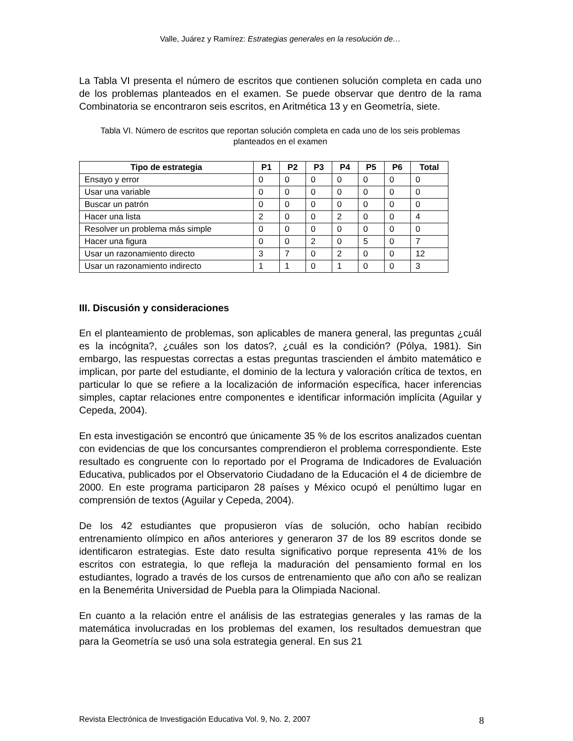Valle, Juárez y Ramírez: Estrategias generales en la resolución de…
La Tabla VI presenta el número de escritos que contienen solución completa en cada uno de los problemas planteados en el examen. Se puede observar que dentro de la rama Combinatoria se encontraron seis escritos, en Aritmética 13 y en Geometría, siete.
Tabla VI. Número de escritos que reportan solución completa en cada uno de los seis problemas planteados en el examen
| Tipo de estrategia | P1 | P2 | P3 | P4 | P5 | P6 | Total |
| --- | --- | --- | --- | --- | --- | --- | --- |
| Ensayo y error | 0 | 0 | 0 | 0 | 0 | 0 | 0 |
| Usar una variable | 0 | 0 | 0 | 0 | 0 | 0 | 0 |
| Buscar un patrón | 0 | 0 | 0 | 0 | 0 | 0 | 0 |
| Hacer una lista | 2 | 0 | 0 | 2 | 0 | 0 | 4 |
| Resolver un problema más simple | 0 | 0 | 0 | 0 | 0 | 0 | 0 |
| Hacer una figura | 0 | 0 | 2 | 0 | 5 | 0 | 7 |
| Usar un razonamiento directo | 3 | 7 | 0 | 2 | 0 | 0 | 12 |
| Usar un razonamiento indirecto | 1 | 1 | 0 | 1 | 0 | 0 | 3 |
III. Discusión y consideraciones
En el planteamiento de problemas, son aplicables de manera general, las preguntas ¿cuál es la incógnita?, ¿cuáles son los datos?, ¿cuál es la condición? (Pólya, 1981). Sin embargo, las respuestas correctas a estas preguntas trascienden el ámbito matemático e implican, por parte del estudiante, el dominio de la lectura y valoración crítica de textos, en particular lo que se refiere a la localización de información específica, hacer inferencias simples, captar relaciones entre componentes e identificar información implícita (Aguilar y Cepeda, 2004).
En esta investigación se encontró que únicamente 35 % de los escritos analizados cuentan con evidencias de que los concursantes comprendieron el problema correspondiente. Este resultado es congruente con lo reportado por el Programa de Indicadores de Evaluación Educativa, publicados por el Observatorio Ciudadano de la Educación el 4 de diciembre de 2000. En este programa participaron 28 países y México ocupó el penúltimo lugar en comprensión de textos (Aguilar y Cepeda, 2004).
De los 42 estudiantes que propusieron vías de solución, ocho habían recibido entrenamiento olímpico en años anteriores y generaron 37 de los 89 escritos donde se identificaron estrategias. Este dato resulta significativo porque representa 41% de los escritos con estrategia, lo que refleja la maduración del pensamiento formal en los estudiantes, logrado a través de los cursos de entrenamiento que año con año se realizan en la Benemérita Universidad de Puebla para la Olimpiada Nacional.
En cuanto a la relación entre el análisis de las estrategias generales y las ramas de la matemática involucradas en los problemas del examen, los resultados demuestran que para la Geometría se usó una sola estrategia general. En sus 21
Revista Electrónica de Investigación Educativa Vol. 9, No. 2, 2007 8